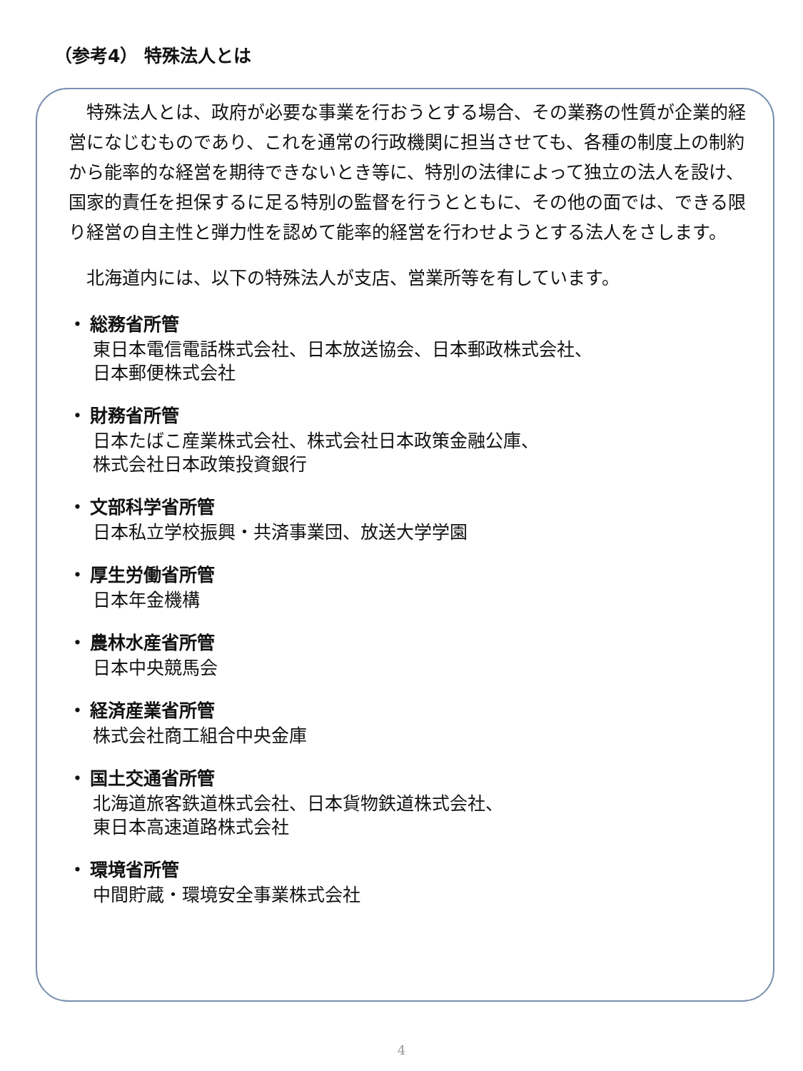（参考4） 特殊法人とは
　特殊法人とは、政府が必要な事業を行おうとする場合、その業務の性質が企業的経営になじむものであり、これを通常の行政機関に担当させても、各種の制度上の制約から能率的な経営を期待できないとき等に、特別の法律によって独立の法人を設け、国家的責任を担保するに足る特別の監督を行うとともに、その他の面では、できる限り経営の自主性と弾力性を認めて能率的経営を行わせようとする法人をさします。
　北海道内には、以下の特殊法人が支店、営業所等を有しています。
・ 総務省所管
東日本電信電話株式会社、日本放送協会、日本郵政株式会社、
日本郵便株式会社
・ 財務省所管
日本たばこ産業株式会社、株式会社日本政策金融公庫、
株式会社日本政策投資銀行
・ 文部科学省所管
日本私立学校振興・共済事業団、放送大学学園
・ 厚生労働省所管
日本年金機構
・ 農林水産省所管
日本中央競馬会
・ 経済産業省所管
株式会社商工組合中央金庫
・ 国土交通省所管
北海道旅客鉄道株式会社、日本貨物鉄道株式会社、
東日本高速道路株式会社
・ 環境省所管
中間貯蔵・環境安全事業株式会社
4